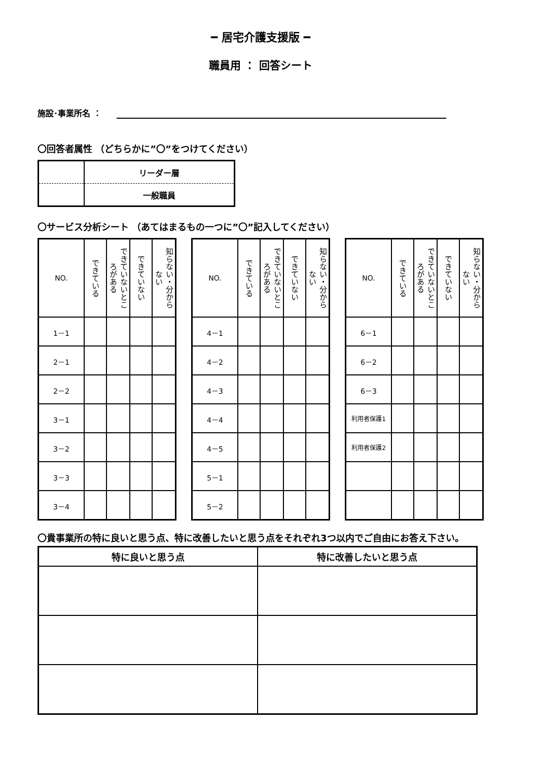━ 居宅介護支援版 ━
職員用 ： 回答シート
施設･事業所名 ：
〇回答者属性 （どちらかに”〇”をつけてください）
| | リーダー層 |
| | 一般職員 |
〇サービス分析シート （あてはまるもの一つに”〇”記入してください）
| NO. | できている | できていないところがある | できていない | 知らない・分からない |
| --- | --- | --- | --- | --- |
| 1－1 | | | | |
| 2－1 | | | | |
| 2－2 | | | | |
| 3－1 | | | | |
| 3－2 | | | | |
| 3－3 | | | | |
| 3－4 | | | | |
| NO. | できている | できていないところがある | できていない | 知らない・分からない |
| --- | --- | --- | --- | --- |
| 4－1 | | | | |
| 4－2 | | | | |
| 4－3 | | | | |
| 4－4 | | | | |
| 4－5 | | | | |
| 5－1 | | | | |
| 5－2 | | | | |
| NO. | できている | できていないところがある | できていない | 知らない・分からない |
| --- | --- | --- | --- | --- |
| 6－1 | | | | |
| 6－2 | | | | |
| 6－3 | | | | |
| 利用者保護1 | | | | |
| 利用者保護2 | | | | |
〇貴事業所の特に良いと思う点、特に改善したいと思う点をそれぞれ3つ以内でご自由にお答え下さい。
| 特に良いと思う点 | 特に改善したいと思う点 |
| --- | --- |